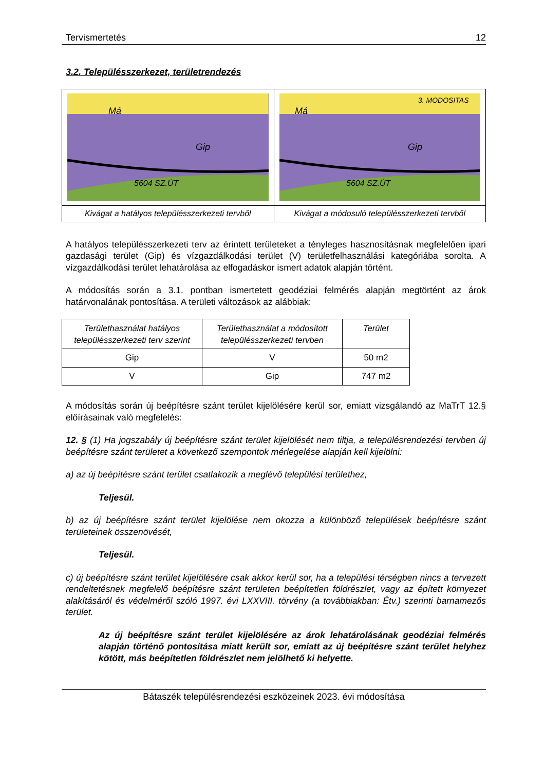Tervismertetés 12
3.2. Településszerkezet, területrendezés
| Má Gip 5604 SZ.ÚT | 3. MODOSITAS Má Gip 5604 SZ.ÚT |
| Kivágat a hatályos településszerkezeti tervből | Kivágat a módosuló településszerkezeti tervből |
A hatályos településszerkezeti terv az érintett területeket a tényleges hasznosításnak megfelelően ipari gazdasági terület (Gip) és vízgazdálkodási terület (V) területfelhasználási kategóriába sorolta. A vízgazdálkodási terület lehatárolása az elfogadáskor ismert adatok alapján történt.
A módosítás során a 3.1. pontban ismertetett geodéziai felmérés alapján megtörtént az árok határvonalának pontosítása. A területi változások az alábbiak:
| Területhasználat hatályos településszerkezeti terv szerint | Területhasználat a módosított településszerkezeti tervben | Terület |
| --- | --- | --- |
| Gip | V | 50 m2 |
| V | Gip | 747 m2 |
A módosítás során új beépítésre szánt terület kijelölésére kerül sor, emiatt vizsgálandó az MaTrT 12.§ előírásainak való megfelelés:
12. § (1) Ha jogszabály új beépítésre szánt terület kijelölését nem tiltja, a településrendezési tervben új beépítésre szánt területet a következő szempontok mérlegelése alapján kell kijelölni:
a) az új beépítésre szánt terület csatlakozik a meglévő települési területhez,
Teljesül.
b) az új beépítésre szánt terület kijelölése nem okozza a különböző települések beépítésre szánt területeinek összenövését,
Teljesül.
c) új beépítésre szánt terület kijelölésére csak akkor kerül sor, ha a települési térségben nincs a tervezett rendeltetésnek megfelelő beépítésre szánt területen beépítetlen földrészlet, vagy az épített környezet alakításáról és védelméről szóló 1997. évi LXXVIII. törvény (a továbbiakban: Étv.) szerinti barnamezős terület.
Az új beépítésre szánt terület kijelölésére az árok lehatárolásának geodéziai felmérés alapján történő pontosítása miatt került sor, emiatt az új beépítésre szánt terület helyhez kötött, más beépítetlen földrészlet nem jelölhető ki helyette.
Bátaszék településrendezési eszközeinek 2023. évi módosítása